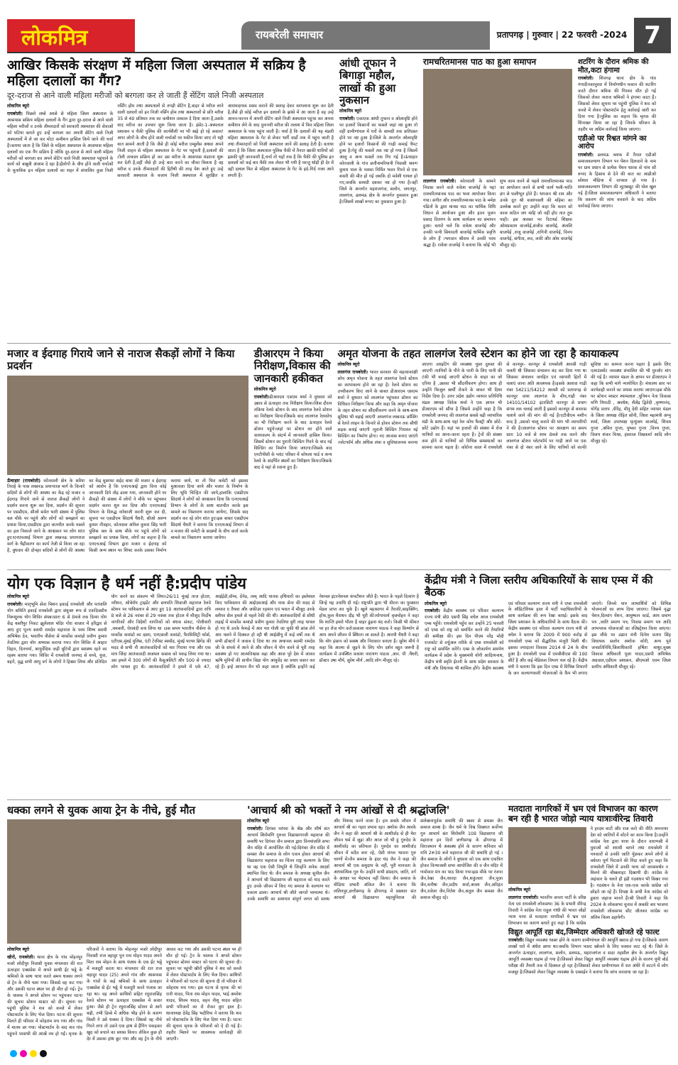लोकमित्र
रायबरेली समाचार
प्रतापगढ़ | गुरुवार | 22 फरवरी -2024
7
आखिर किसके संरक्षण में महिला जिला अस्पताल में सक्रिय है महिला दलालों का गैंग?
दूर-दराज से आने वाली महिला मरीजों को बरगला कर ले जाती हैं सेंटिंग वाले निजी अस्पताल
लोकमित्र ब्यूरो
रायबरेली। पिछले लम्बे अरसे से महिला जिला अस्पताल के आसपास सक्रिय महिला दलालों के गैंग द्वारा दूर-दराज से आने वाली महिला मरीजों व उनके तीमारदारों को सरकारी अस्पताल की सेवाओं को घटिया बताते हुए उन्हें बरगला कर अपनी सेटिंग वाले निजी अस्पतालों में ले जा कर मोटा कमीशन हासिल किये जाने की चर्चा है।बताया जाता है कि जिले के महिला अस्पताल के आसपास महिला दलालों का एक गैंग सक्रिय है जोकि दूर-दराज से आने वाली महिला मरीजों को बरगला कर अपने सेटिंग वाले निजी अस्पताल पहुंचाने के कार्य को बखूबी अंजाम दे रहा है।हैलोगों के बीच होने वाली चर्चाओं के मुताबिक इन महिला दलालों का शहर में संचालित कुछ निजी नर्सिंग होम तथा अस्पतालों से तगड़ी सेटिंग है,बाहर से मरीज लाने वाली दलालों को इन निजी नर्सिंग होम तथा अस्पतालों से प्रति मरीज 35 से 40 प्रतिशत तक का कमीशन तत्काल दे दिया जाता है,उसके बाद मरीज का उपचार शुरू किया जाता है। इंसेट-1-अस्पताल प्रशासन व चैकी पुलिस की कार्यशैली पर भी खड़े हो रहे सवाल! अगर लोगों के बीच होने वाली चर्चाओं पर यकीन किया जाए तो यही बात सामने आती है कि जैसे ही कोई मरीज एम्बुलेंस अथवा अपने निजी वाहन से महिला अस्पताल के गेट पर पहुंचती है,दलालों की टोली तत्काल सक्रिय हो कर उस मरीज के आसपास मंडराना शुरू कर देती है,वहीं जैसे ही उन्हे बात करने का मौका मिलता है वह मरीज व उनके तीमारदारों की हितैषी की तरह पेश आते हुए उन्हे सरकारी अस्पताल के बजाय निजी अस्पताल में सुरक्षित व आरामदायक प्रसव कराने की सलाह देकर बरगलाना शुरू कर देती है,जैसे ही कोई मरीज इन दलालों के झांसे में आ जाता है वह उन्हे आनन-फानन में अपनी सेटिंग वाले निजी अस्पताल पहुंचा कर अपना कमीशन लेने के बाद पुनःनयी मरीज की तलाश में फिर महिला जिला अस्पताल के पास पहुंच जाती है। चर्चा है कि दलालों की यह मंडली महिला अस्पताल के गेट से लेकर भर्ती वार्डो तक में पहुंच जाती है तथा तीमारदारों को निजी अस्पताल जाने की सलाह देती है। बताया जाता है कि जिला अस्पताल पुलिस चैकी में तैनात खाकी धारियों को इसकी पूरी जानकारी है,चर्चा तो यहाँ तक है कि चैकी की पुलिस इन दलालों को कई बार चैकी तक लेकर भी गयी है परन्तु थोड़ी ही देर में वही दलाल फिर से महिला अस्पताल के गेट के इर्द-गिर्द नजर आने लगती हैं।
आंधी तूफान ने बिगाड़ा महौल, लाखों की हुआ नुकसान
लोकमित्र ब्यूरो
रायबरेली। एकाएक आंधी तुफान व ओलावृष्टि होने पर हजारों किसानों का फसले जहां नष्ट हुआ तो वहीं ग्रामीणांचल में घरों के सामग्री तक छतिग्रस्त होने पर नष्ट हुआ है।जिले के अन्तर्गत ओलावृष्टि होने पर हजारों किसानों की गाढ़ी कमाई चैपट हुआ है।गेहूं की फसलें तक नष्ट हो गया है जिसमें आलू व अन्य फसलें तक गिर गई है।ऊंचाहार कोतवाली के गांव छतौनामरियानी निवासी श्रवण कुमार पाल के पक्का निर्मित भवन गिरने से एक बकरी की मौत हो गई जबकि दो मवेशी घायल हो गए,जबकि सामग्री दबकर नष्ट हो गया है।वहीं जिले के अन्तर्गत महराजगंज, सलोन, जगतपुर, लालगंज, डलमऊ क्षेत्र के अन्तर्गत नुकसान हुआ है।जिसमें लाखों रूपए का नुकसान हुआ है।
रामचरितमानस पाठ का हुआ समापन
लालगंज रायबरेली। कोतवाली के सामने निवास करने वाले राकेश बाजपेई के यहां रामचरितमानस पाठ का भव्य आयोजन किया गया। संगीत और रामचरितमानस पाठ के मर्मज्ञ पंडितों के द्वारा मानस पाठ का धार्मिक विधि विधान से आयोजन हुआ और हवन पूजन प्रसाद वितरण के साथ कार्यक्रम का समापन हुआ। बताते चले कि राकेश बाजपेई और उनकी पत्नी सियावती बाजपेई धार्मिक प्रवृत्ति के लोग हैं ।भगवान श्रीराम में उनकी परम श्रद्धा है। राकेश वाजपेई ने बताया कि कोई भी शुभ काम करने से पहले रामचरितमानस पाठ का आयोजन करने से सभी कार्य भली-भांति ढंग से फलीभूत होते हैं। भगवान श्री राम और उनके दूत श्री बजरंगबली की महिमा का उल्लेख करते हुए उन्होंने कहा कि कवन सो काज कठिन जग माहि जो नहीं होए तात तुम पाही। इस अवसर पर रिटायर्ड शिक्षक ओमप्रकाश बाजपेई,संजीव बाजपेई, अंजलि बाजपेई ,राजू वाजपेई ,रागिनी वाजपेई, विनय वाजपेई, संगीता, लव, लकी और ओम वाजपेई मौजूद रहे।
शटरिंग के दौरान श्रमिक की मौत,कटा हंगामा
रायबरेली। शिवगढ़ थाना क्षेत्र के गांव गंगादीनकापुरवा में निर्माणधीन मकान की शटरिंग करते दौरान श्रमिक की गिरकर मौत हो गई जिसको लेकर नाराज श्रमिकों ने हंगामा काटा है।जिसको लेकर सूचना पर पहुंची पुलिस ने शव को कब्जे में लेकर पोस्टमार्टम हेतु कार्रवाई जारी कर दिया गया है।पुलिस का कहना कि मृतक की शिनाख्त किया जा रहा है जिनके परिजन के तहरीर पर अग्रिम कार्रवाई किया जाएगा।
एडीओ पर रिश्वत मांगने का आरोप
रायबरेली। डलमऊ ब्लाक में तैनात एडीओ समाजकल्याण विभाग पर पेंशन दिलवाने के नाम पर ग्राम प्रधान से प्रत्येक पेंशन धारक से पांच सौ रूपए के हिसाब से देने की बात का आडीओ सोशल मीडिया में वायरल हो गया है।समाजकल्याण विभाग की लूटखसूट की पोल खुल गई है।जिला समाजकल्याण अधिकारी ने बताया कि प्रकरण की जांच करवाने के बाद अग्रिम कार्रवाई किया जाएगा।
मजार व ईदगाह गिराये जाने से नाराज सैकड़ों लोगों ने किया प्रदर्शन
ऊँचाहार (रायबरेली) कोतवाली क्षेत्र के सवैया तिराहे के पास लखनऊ प्रयागराज मार्ग के किनारे सदियों से लोगों की आस्था का केंद्र रहे मजार व ईदगाह गिराये जाने से नाराज सैकड़ों लोगों ने प्रदर्शन करना शुरू कर दिया, प्रदर्शन की सूचना पर एसडीएम, सीओ समेत भारी संख्या में पुलिस बल मौके पर पहुंचे और लोगों को समझाने का प्रयास किया,एसडीएम द्वारा बातचीत करके मसले का हल निकाले जाने के आश्वासन पर लोग शांत हुए।एनएचआई विभाग द्वारा लखनऊ प्रयागराज मार्ग के चैड़ीकरण का कार्य तेजी से किया जा रहा है, बुधवार की दोपहर सदियों से लोगों की आस्था का केंद्र मुस्तफा सईद बाबा की मजार व ईदगाह को आरोप है कि एनएचआई द्वारा बिना कोई जानकारी दिये तोड़ डाला गया, जानकारी होने पर सैकड़ों की संख्या में लोगों ने मौके पर पहुंचकर प्रदर्शन करना शुरु कर दिया और एनएचआई विभाग के विरुद्ध नारेबाजी करनी शुरू कर दी, सूचना पर एसडीएम सिदार्थ चैधरी, सीओ अरुण कुमार नौवहार, कोतवाल अनिल कुमार सिंह भारी पुलिस बल के साथ मौके पर पहुंचे लोगों को समझाने का प्रयास किया, लोगों का कहना है कि एनएचआई विभाग द्वारा मजार व ईदगाह को किसी अन्य स्थान पर शिफ्ट करके उसका निर्माण कराया जाये, या तो फिर कमेटी को इसका मुआवजा दिया जाये और मजार के निर्माण के लिए भूमि चिन्हित की जाये,हालांकि एसडीएम सिदार्थ ने लोगों को आश्वासन दिया कि एनएचआई विभाग के लोगों के साथ बातचीत करके इस मामले का निस्तारण कराया जायेगा, जिसके बाद प्रदर्शन कर रहे लोग शांत हुए।इस बाबत एसडीएम सिदार्थ चैधरी ने बताया कि एनएचआई विभाग से व मजार की कमेटी के सदस्यों के बीच वार्ता करके मामले का निस्तारण कराया जायेगा।
डीआरएम ने किया निरीक्षण,विकास की जानकारी हकीकत
लोकमित्र ब्यूरो
रायबरेली।डीआरएम एसएम शर्मा ने बुधवार को उन्नाव से ऊंचाहार तक निरीक्षण किया।जिस दौरान तकिया रेलवे स्टेशन के बाद लालगंज रेलवे स्टेशन का निरीक्षण किया।जिसके बाद लालगंज रेलकोच का भी निरीक्षण करने के बाद ऊंचाहार रेलवे स्टेशन पहुंचे।जहां पर स्टेशन का होने वाले कायाकल्प के संदर्भ में जानकारी हासिल किया।जिसमें स्टेशन का पुरानी बिल्डिंग गिरने के बाद नई बिल्डिंग का निर्माण किया जाएगा।जिसके बाद एनटीपीसी के प्लांट परिसर में कोयला यार्ड व अन्य रेलवे के संदर्भित स्थलों का निरीक्षण किया।जिसके बाद वे यहां से रवाना हुए हैं।
अमृत योजना के तहत लालगंज रेलवे स्टेशन का होने जा रहा है कायाकल्प
लोकमित्र ब्यूरो
लालगंज रायबरेली। भारत सरकार की महत्वाकांक्षी सोच अमृत योजना के तहत लालगंज रेलवे स्टेशन का कायाकल्प होने जा रहा है। रेलवे स्टेशन का उच्चीकरण किए जाने के बाबत डीआरएम एसएम शर्मा ने बुधवार को लालगंज पहुंचकर स्टेशन का विधिवत निरीक्षण किया और कहा कि अमृत योजना के तहत स्टेशन का सौंदर्यीकरण करने के साथ-साथ सुविधा भी बढ़ाई जाएगी ।लालगंज लखनऊ क्रॉसिंग से रेलवे लाइन के किनारे से होकर स्टेशन तक सीधी सड़क बनाई जाएगी ।पुरानी बिल्डिंग गिराकर नई बिल्डिंग का निर्माण होगा। नए आवास बनाए जाएंगे ।प्लेटफॉर्म और अधिक लंबा व सुविधाजनक बनाया जाएगा ।लाइटिंग की व्यवस्था चुस्त दुरुस्त की जाएगी ।यात्रियों के पीने के पानी के लिए पानी की टंकी भी बनाई जाएगी स्टेशन के बाहर का जो एरिया है ,उसका भी सौंदर्यीकरण होगा। साथ ही उन्होंने फिजूल खर्ची रोकने के बाबत भी दिशा निर्देश दिया है। उत्तर प्रदेश उद्योग व्यापार प्रतिनिधि मंडल अध्यक्ष विवेक शर्मा ने एक ज्ञापन भी डीआरएम को सौंपा है जिसमे उन्होंने कहा है कि रायबरेली जनपद की लालगंज सबसे बड़ी व्यापारिक मंडी के साथ-साथ यहां रेल कोच फैक्ट्री और छोटे-छोटे उद्योग हैं। यहां पर हजारों की संख्या में रोज यात्रियों का आना-जाना रहता है। ट्रेनों की संख्या कम होने से यात्रियों को विभिन्न समस्याओं का सामना करना पड़ता है। कोरोना काल में रायबरेली से कानपुर- कानपुर से रायबरेली आरसी गाड़ी चलती थी जिसका संचालन बंद कर दिया गया था जिसका संचालन जनहित एवं व्यापारी हितों में चलाएं जाना अति आवश्यक है।इसके अलावा गाड़ी नंबर 54211/54212 आरसी को प्रतापगढ़ से कानपुर वाया लालगंज के बीच,गाड़ी नंबर 14101/14102 इंटरसिटी कानपुर से प्रयाग संगम तक चलाई जाती है इसको कानपुर से बनारस चलाये जाने की मांग की गई है।एटीवीएम मशीन बन्द है ,उसको चालू कराने की मांग भी व्यापारियों ने की है।लालगंज स्टेशन पर आरक्षण का समय प्रातः 10 बजे से शाम 8बजे तक करने और लालगंज स्टेशन प्लेटफॉर्म पर गाड़ी आने पर एक नंबर से दो नंबर जाने के लिए यात्रियों को काफी सुविधा का सामना करना पड़ता है इसके लिए एलाउंसमेंट व्यवस्था संचालित की भी पुरजोर मांग की गई है। व्यापार मंडल के ज्ञापन पर डीआरएम ने कहा कि सभी मांगे न्यायोचित हैं। मंत्रालय स्तर पर कार्यवाही कराने का प्रयास कराया जाएगा।इस मौके पर स्टेशन मास्टर श्यामलाल ,यूनियन नेता विकास मणि त्रिपाठी , अवधेश, शैलेंद्र द्विवेदी ,कृष्णानंद, योगेंद्र प्रताप ,वीरेंद्र, मीनू देवी सहित व्यापार मंडल के जिला अध्यक्ष रोहित सोनी, जिला महामंत्री अप्पू शर्मा, जिला उपाध्यक्ष मृत्युंजय बाजपेई, शिवम गुप्ता ,अमित गुप्ता, पुष्कर गुप्ता ,विनय गुप्ता, विजय शंकर मिश्रा, हंसराज विश्वकर्मा आदि लोग मौजूद रहे।
योग एक विज्ञान है धर्म नहीं है:प्रदीप पांडेय
लोकमित्र ब्यूरो
रायबरेली। मातृभूमि सेवा मिशन इकाई रायबरेली और पतंजलि योग समिति इकाई रायबरेली द्वारा संयुक्त रूप से एकदिवसीय निरूशुल्क योग शिविर संपन्न।प्रातः 6 से 8बजे तक दिव्या योग केंद्र बस्तीपुर निकट झूलेलाल मंदिर गोरा बाजार में हरिद्वार से आए हुए पूज्य स्वामी रामदेव महाराज के परम शिष्य स्वामी अभिषेक देव, भारतीय नौसेना से मार्कोस कमांडो प्रवीण कुमार तेवतिया द्वारा योग अभ्यास कराया गया। योग शिविर में आहार विहार, दिनचर्या, आयुर्वेदिक जड़ी बूटियों द्वारा स्वास्थ्य रहने का रहस्य बताया गया। शिविर में रायबरेली जनपद से बच्चे, युवा, बहनें, वृद्ध सभी आयु वर्ग के लोगों ने हिस्सा लिया और प्रतिदिन योग करने का संकल्प भी लिया।26/11 मुंबई ताज होटल, नरीमन, ओबेरॉय ट्राइडेंट और छत्रपति शिवाजी महाराज रेलवे स्टेशन पर पाकिस्तान से आए हुए 10 आतंकवादियों द्वारा रात्रि 8 बजे से 26 नवंबर से 29 नवंबर तक होटल में मौजूद निर्दोष नागरिकों और विदेशों नागरिकों को बंधक संकट, गोलीबारी ,बमबारी, घेराबंदी बना लिया था ।उस समय भारतीय नौसेना के मार्कोस कमांडो का दस्ता, एनएसजी कमांडो, पैरामिलिट्री फोर्स, एटीएस,मुंबई पुलिस, एंटी टेररिस्ट स्क्वॉड, मुंबई फायर ब्रिगेड की मदद से सभी नौ आतंकवादियों को मार गिराया गया और एक मात्र जिंदा आतंकवादी अजमल कसाब को पकड़ लिया गया था। उस हमले में 300 लोगों की कैसुअलिटी और 500 से ज्यादा लोग घायल हुए थे। आतंकवादियों ने हमले में एके 47, आईईडी,बॉम्ब, ग्रेनेड, त्वम् आदि घातक हथियारों का इस्तेमाल किए पाकिस्तान की आईएसआई और पाक सेना की मदद से लश्कर ए तैयबा और जकीउर रहमान एवं भारत में मौजूद उनके स्लीपर सेल हमले से पहले रेकी की थीं। आतंकवादियों से सीधी लड़ाई में मार्कोस कमांडो प्रवीण कुमार तेवतिया बुरी तरह घायल हो गए थे उनके फेफड़े में आर पार गोली जा चुकी थी सांस लेने आर चलने में दिक्कत हो रही थी आईसीयू में कई वर्षो तक थे सभी डॉक्टरों ने जवाब दे दिया था तब अचानक स्वामी रामदेव जी के संपर्क में आने से और जीवन में योग करने से पूरी तरह स्वास्थ्य हो गए आत्मविश्वास बढ़ा और आज पूरे देश में जाकर ऋषि मुनियों की प्राचीन विद्या योग आयुर्वेद का प्रचार प्रसार कर रहे हैं। इन्हे आयरन मैन भी कहा जाता है क्योंकि इन्होंने कई नेशनल इंटरनेशनल कंपटीशन जीते हैं। भारत के पहले दिव्यांग है जिन्हे यह उपाधि दी गई। राष्ट्रपति द्वारा भी वीरता का पुरस्कार मेडल प्राप्त कर चुके हैं। खुले महासागर में तैराकी,साइक्लिंग, हॉफ,फुल मैराथन दौड़ भी पूरी की।योगाचार्य बृजमोहन ने कहा कि शान्ति हमारे भीतर है बाहर ढूंढना बंद करो। किसी भी कीमत पर हर रोज योग करो।प्रकाश नारायण पाठक ने कहा किष्योग से आप अपने जीवन में स्थिरता ला सकते है। आरपी चैधरी ने कहा कि योग इंसान को स्वस्थ और निराकार बनाता है। सुरेश मौर्य ने कहा कि आत्मा से जुड़ने के लिए योग दर्शन बहुत जरूरी है कार्यक्रम में उपस्थित प्रकाश नारायण पाठक ,आर. पी .चैधरी, डॉक्टर उषा मौर्य, सुरेश मौर्य ,आदि लोग मौजूद रहे।
केंद्रीय मंत्री ने जिला स्तरीय अधिकारियों के साथ एम्स में की बैठक
लोकमित्र ब्यूरो
रायबरेली। केंद्रीय स्वास्थ्य एवं परिवार कल्याण राज्य मंत्री प्रो0 एसपी सिंह बघेल आज रायबरेली एम्स पहुँचे। रायबरेली पहुँच कर उन्होंने 25 फरवरी को एम्स को राष्ट्र को समर्पित करने की तैयारियों की समीक्षा की। इस दिन पीएम नरेंद्र मोदी राजकोट से वर्चुअल तरीके से एम्स रायबरेली को राष्ट्र को समर्पित करेंगे। एम्स के लोकार्पण समर्पण कार्यक्रम में प्रदेश के मुख्यमंत्री योगी आदित्यनाथ, केंद्रीय मंत्री स्मृति ईरानी के साथ प्रदेश सरकार के मंत्री और विधायक भी शामिल होंगे। केंद्रीय स्वास्थ्य एवं परिवार कल्याण राज्य मंत्री ने एम्स रायबरेली के ऑडिटोरियम हाल में पार्टी पदाधिकारियों के साथ कार्यक्रम की रूप रेखा बताई। इसके बाद जिला प्रशासन के अधिकारियों के साथ बैठक की। केंद्रीय स्वास्थ्य एवं परिवार कल्याण राज्य मंत्री प्रो बघेल ने बताया कि 2009 में 900 करोड़ से रायबरेली एम्स को सैद्धांतिक मंजूरी मिली थी। इसका ज्यादातर विकास 2014 से 24 के बीच हुआ है। रायबरेली एम्स में एमबीबीएस की 100 सीटें है और कई मेडिकल विभाग चल रहे हैं। केंद्रीय मंत्री ने बताया कि इस दिन एम्स में विभिन्न विभागों के जन कल्याणकारी योजनाओं के कैंप भी लगाए जाएंगे। जिनमे पात्र लाभार्थियों को विभिन्न योजनाओं का लाभ दिया जाएगा। जिसमे वृद्धा पेंशन,दिव्यांग पेंशन, आयुष्मान कार्ड, आय प्रमाण पत्र ,जाति प्रमाण पत्र, निवास प्रमाण पत्र आदि लाभपरक योजनाओं का रजिस्ट्रेशन किया जाएगा। इस मौके पर उद्यान मंत्री दिनेश प्रताप सिंह विधायक सलोन अशोक कोरी, अन्य पूर्व जनप्रतिनिधि,जिलाधिकारी हर्षिता माथुर,मुख्य विकास अधिकारी पूजा यादव,एसपी अभिषेक अग्रवाल,एडीएम प्रशासन, सीएमओ एवम जिला स्तरीय अधिकारी मौजूद रहे।
धक्का लगने से युवक आया ट्रेन के नीचे, हुई मौत
लोकमित्र ब्यूरो
खीरों, रायबरेली। थाना क्षेत्र के गांव मोहनपुर मजरे लोदीपुर निवासी युवक मंगलवार की रात ऊंचाहार एक्सप्रेस में अपने साथी ईंट भट्ठे के श्रमिकों के साथ यात्रा करते समय धक्का लगने से ट्रेन के नीचे चला गया। जिससे वह कट गया और उसकी घटना स्थल पर ही मौत हो गई। ट्रेन के चालक ने अगले स्टेशन पर पहुंचकर घटना की सूचना स्टेशन मास्टर को दी। सूचना पर पहुंची पुलिस ने शव को कब्जे में लेकर पोस्टमार्टम के लिए भेज दिया। घटना की सूचना मिलते ही परिवार में कोहराम मच गया और गांव में मातम छा गया। पोस्टमार्टम के बाद शव गांव पहुंचने परसभी की आंखें नम हो गईं। मृतक के परिजनों ने बताया कि मोहनपुर मजरे लोदीपुर निवासी राज बहादुर पुत्र राम मोहन यादव अपने पिता राम मोहन के साथ पंजाब के एक ईंट भट्ठे में मजदूरी करता था। मंगलवार की रात राज बहादुर यादव (25) अपने गांव और आसपास के गांवों के कई श्रमिकों के साथ ऊंचाहार एक्सप्रेस से ईंट भट्ठे में मजदूरी करने पंजाब जा रहा था। वह अपने साथियों सहित रघुराजसिंह रेलवे स्टेशन पर ऊंचाहार एक्सप्रेस में सवार हुआ। जैसे ही ट्रेन रघुराजसिंह स्टेशन से आगे बढ़ी, तभी डिब्बे में अधिक भीड़ होने के कारण किसी ने उसे धक्का दे दिया। जिससे वह नीचे गिरने लगा तो उसने एक हाथ से हैंगिंग पकड़कर खुद को बचाने का प्रयास किया। लेकिन कुछ ही देर में उसका हांथ छूट गया और वह ट्रेन के नीचे आकर कट गया और उसकी घटना स्थल पर ही मौत हो गई। ट्रेन के चालक ने अगले स्टेशन पहुंचकर स्टेशन मास्टर को घटना की सूचना दी। सूचना पर पहुंची खीरों पुलिस ने शव को कब्जे में लेकर पोस्टमार्टम के लिए भेज दिया। साथियों ने परिजनों को घटना की सूचना दी तो परिवार में कोहराम मच गया। इस घटना से मृतक की मां रानी यादव, पिता राम मोहन यादव, भाई अमरेश यादव, शिवम यादव, बहन नीशू यादव सहित सभी परिजनों का रो रोकर बुरा हाल है। थानाध्यक्ष देवेंद्र सिंह भदौरिया ने बताया कि शव को पोस्टमार्टम के लिए भेज दिया गया है। घटना की सूचना मृतक के परिजनों को दे दी गई है। तहरीर मिलने पर आवश्यक कार्यवाही की जाएगी।
'आचार्य श्री को भक्तों ने नम आंखों से दी श्रद्धांजलि'
लोकमित्र ब्यूरो
रायबरेली। दिगंबर परंपरा के श्रेष्ठ और शीर्ष संत आचार्य शिरोमणि गुरुवर विद्यासागरजी महाराज की समाधि पर दिगंबर जैन समाज द्वारा विनयांजलि सभा जैन मंदिर में आयोजित की गई।दिगंबर जैन मंदिर में समस्त जैन समाज के लोग एकत्र होकर आचार्य श्री विद्यासागर महाराज का चिंतन राष्ट्र कल्याण के लिए था वह एक ऐसी विभूति थे जिन्होंने अनेक आदर्श स्थापित किए थे। जैन समाज के अध्यक्ष सुनील जैन ने आचार्य श्री विद्यासागर जी महाराज को याद करते हुए उनके जीवन में किए गए समाज के कल्याण पर प्रकाश डाला। आचार्य श्री जीते जागते परमात्मा थे। उनके समाधि का समाचार संपूर्ण जगत को स्तब्ध और निशब्द करने वाला है। हम सबके जीवन में आचार्य श्री का गहरा प्रभाव रहा। अशोक जैन आरके जैन ने कहा की आचार्य श्री के आशीर्वाद से ही मेरा जीवन धर्म में जुड़ा और आज जो भी हूं गुरुदेव के आशीर्वाद का प्रतिफल है। गुरुदेव का आशीर्वाद जीवन में सदैव बना रहे, ऐसी मंगल भावना गुरु चरणों में।जैन समाज के इंदर चंद जैन ने कहा की आचार्य श्री एक समुदाय के नहीं, पूरी मानवता के आध्यात्मिक गुरु थे। उन्होंने कभी संप्रदाय, जाति, वर्ग के आधार पर भेदभाव नहीं किया। जैन समाज के मीडिया प्रभारी अंकित जैन ने बताया कि ललितपुर,छत्तीसगढ़ के डोंगरगढ़ में प्रख्यात संत आचार्य श्री विद्यासागर महामुनिराज की संलेखनापूर्वक समाधि की खबर से समस्त जैन समाज स्तब्ध है। जैन धर्म के विश्व विख्यात सर्वोच्च गुरु आचार्य संत शिरोमणि 108 विद्यासागर जी महाराज इन दिनों छत्तीसगढ़ के डोंगरगढ़ में विराजमान थे अस्वस्थ होने के कारण शनिवार को रात्रि 2रू30 बजे महाराज जी की समाधि हो गई । जैन समाज के लोगों ने बुधवार को एक साथ एकत्रित होकर विन्याजली सभा आयोजित की व जैन मंदिर में णमोकार मंत्र का पाठ किया गया।इस मौके पर रंजना जैन,रेखा जैन,शारदा जैन,शकुंतला जैन,पूजा जैन,मनीषा जैन,प्रदीप शर्मा,अजय जैन,अरिहंत जैन,राकेश जैन,नितेश जैन,अतुल जैन समस्त जैन समाज मौजूद रहे।
मतदाता नागरिकों में भ्रम एवं विभाजन का कारण बन रही है भारत जोड़ो न्याय यात्राःवीरेन्द्र तिवारी
लोकमित्र ब्यूरो
लालगंज रायबरेली। भारतीय जनता पार्टी के वरिष्ठ नेता एवं रायबरेली लोकसभा 36 के प्रभारी वीरेन्द्र तिवारी ने कांग्रेस नेता राहुल गांधी की भारत जोड़ो न्याय यात्रा से मतदाता नागरिकों में भ्रम एवं विभाजन का कारण बताते हुए कहा है कि कांग्रेस ने हरदम बाटों और राज करो की नीति अपनायर देश को जातियों में बाँटने का काम किया है।उन्होंने कांग्रेस नेता द्वारा यात्रा के दौरान वाराणसी में युवाओं को शराबी बताने तथा रायबरेली में पत्रकारों से उनकी जाति पूँछकर अपने लोगों से बर्बरता पूर्ण पिटवाने की निंदा करते हुए कहा कि रायबरेली जिले में उनकी यात्रा को जनसमर्थन न मिलने की बौखलाहट दिखायी दी। कांग्रेस के अहंकार के चलते ही इंडी गठबंधन भी बिखर गया है। गठबंधन के नेता एक-एक करके कांग्रेस को छोड़ने जा रहे हैं। विपक्ष के सभी नेता कांग्रेस को डूबता जहाज मानते हैं।श्री तिवारी ने कहा कि 2024 के लोकसभा चुनाव में अबकी बार भाजपा रायबरेली लोकसभा सीट जीतकर कांग्रेस का अंतिम किला ढहायेगी।
विद्युत आपूर्ति रहा बंद,जिम्मेदार अधिकारी खोजते रहे फाल्ट
रायबरेली। विद्युत व्यवस्था ध्वस्त होने के कारण ग्रामीणांचल की आपूर्ति खराब हो गया है।जिसके कारण लाखों घरो में अंधेरा छाया था।जबकि विभाग फाल्ट खोजने के लिए चक्कर काट रहे थे। जिले के अन्तर्गत ऊंचाहार, लालगंज, सलोन, डलमऊ, महराजगंज व सदर तहसील क्षेत्र के अन्तर्गत विद्युत आपूर्ति व्यवस्था धड़ाम हो गया है।जिसको लेकर विद्युत आपूर्ति व्यवस्था धड़ाम होने के कारण यूपी बोर्ड परीक्षा की तैयारी तक में दिक्कत हो रहा है।जिसको लेकर ग्रामीणांचल में रात अंधेरे में काटने में लोग मजबूर है।जिसको लेकर विद्युत व्यवस्था के एक्सईन ने बताया कि जांच करवाया जा रहा है।